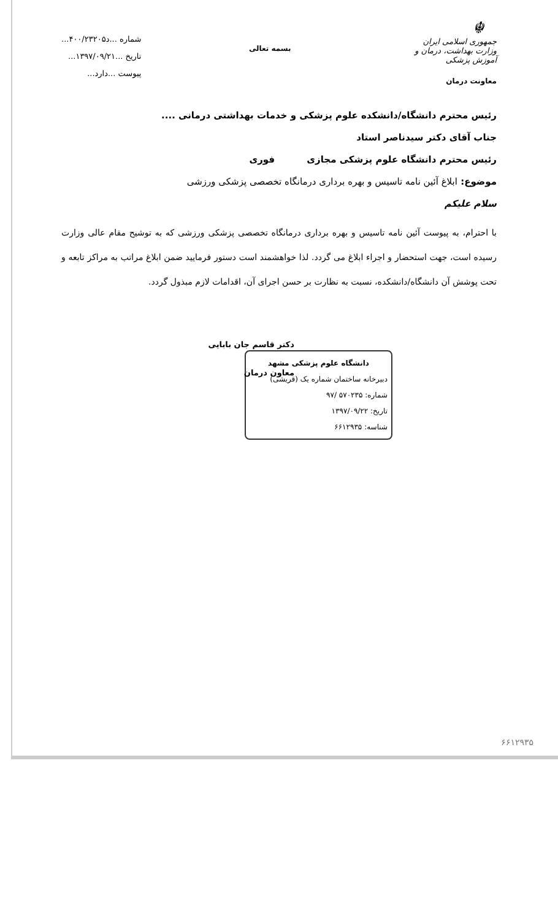☬
جمهوری اسلامی ایران
وزارت بهداشت، درمان و آموزش پزشکی
معاونت درمان
بسمه تعالی
شماره ...د۴۰۰/۲۳۲۰۵...
تاریخ ...۱۳۹۷/۰۹/۲۱...
پیوست ...دارد...
رئیس محترم دانشگاه/دانشکده علوم پزشکی و خدمات بهداشتی درمانی ....
جناب آقای دکتر سیدناصر استاد
رئیس محترم دانشگاه علوم پزشکی مجازی فوری
موضوع: ابلاغ آئین نامه تاسیس و بهره برداری درمانگاه تخصصی پزشکی ورزشی
سلام علیکم
با احترام، به پیوست آئین نامه تاسیس و بهره برداری درمانگاه تخصصی پزشکی ورزشی که به توشیح مقام عالی وزارت رسیده است، جهت استحضار و اجراء ابلاغ می گردد. لذا خواهشمند است دستور فرمایید ضمن ابلاغ مراتب به مراکز تابعه و تحت پوشش آن دانشگاه/دانشکده، نسبت به نظارت بر حسن اجرای آن، اقدامات لازم مبذول گردد.
دکتر قاسم جان بابایی
معاون درمان
دانشگاه علوم پزشکی مشهد
دبیرخانه ساختمان شماره یک (قریشی)
شماره: ۵۷۰۲۳۵ /۹۷
تاریخ: ۱۳۹۷/۰۹/۲۲
شناسه: ۶۶۱۲۹۳۵
۶۶۱۲۹۳۵